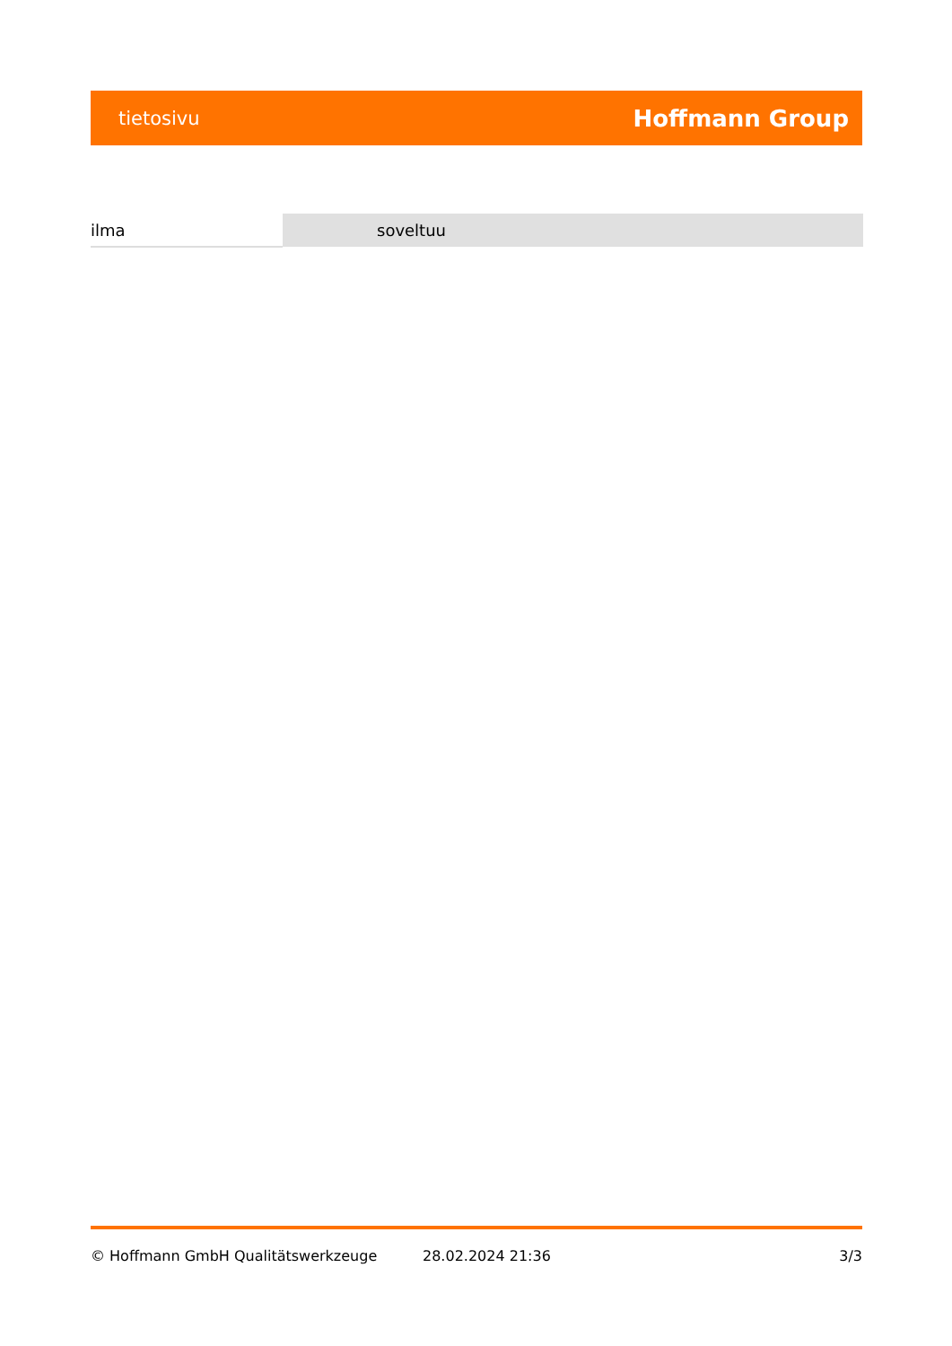tietosivu Hoffmann Group
| ilma | soveltuu |
© Hoffmann GmbH Qualitätswerkzeuge 28.02.2024 21:36 3/3